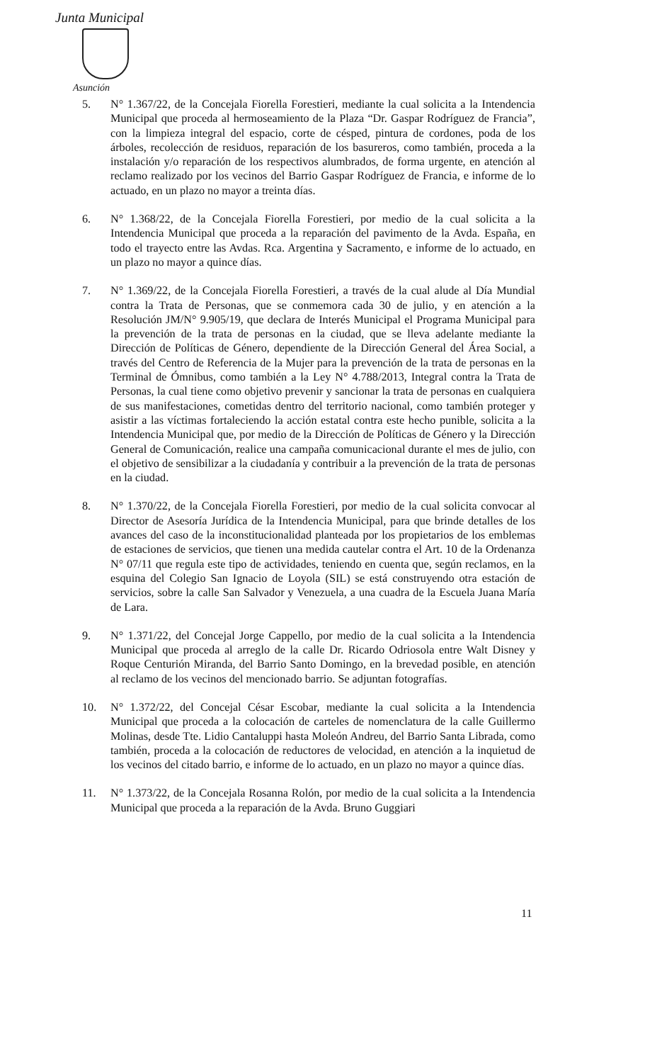Junta Municipal
Asunción
5. N° 1.367/22, de la Concejala Fiorella Forestieri, mediante la cual solicita a la Intendencia Municipal que proceda al hermoseamiento de la Plaza “Dr. Gaspar Rodríguez de Francia”, con la limpieza integral del espacio, corte de césped, pintura de cordones, poda de los árboles, recolección de residuos, reparación de los basureros, como también, proceda a la instalación y/o reparación de los respectivos alumbrados, de forma urgente, en atención al reclamo realizado por los vecinos del Barrio Gaspar Rodríguez de Francia, e informe de lo actuado, en un plazo no mayor a treinta días.
6. N° 1.368/22, de la Concejala Fiorella Forestieri, por medio de la cual solicita a la Intendencia Municipal que proceda a la reparación del pavimento de la Avda. España, en todo el trayecto entre las Avdas. Rca. Argentina y Sacramento, e informe de lo actuado, en un plazo no mayor a quince días.
7. N° 1.369/22, de la Concejala Fiorella Forestieri, a través de la cual alude al Día Mundial contra la Trata de Personas, que se conmemora cada 30 de julio, y en atención a la Resolución JM/N° 9.905/19, que declara de Interés Municipal el Programa Municipal para la prevención de la trata de personas en la ciudad, que se lleva adelante mediante la Dirección de Políticas de Género, dependiente de la Dirección General del Área Social, a través del Centro de Referencia de la Mujer para la prevención de la trata de personas en la Terminal de Ómnibus, como también a la Ley N° 4.788/2013, Integral contra la Trata de Personas, la cual tiene como objetivo prevenir y sancionar la trata de personas en cualquiera de sus manifestaciones, cometidas dentro del territorio nacional, como también proteger y asistir a las víctimas fortaleciendo la acción estatal contra este hecho punible, solicita a la Intendencia Municipal que, por medio de la Dirección de Políticas de Género y la Dirección General de Comunicación, realice una campaña comunicacional durante el mes de julio, con el objetivo de sensibilizar a la ciudadanía y contribuir a la prevención de la trata de personas en la ciudad.
8. N° 1.370/22, de la Concejala Fiorella Forestieri, por medio de la cual solicita convocar al Director de Asesoría Jurídica de la Intendencia Municipal, para que brinde detalles de los avances del caso de la inconstitucionalidad planteada por los propietarios de los emblemas de estaciones de servicios, que tienen una medida cautelar contra el Art. 10 de la Ordenanza N° 07/11 que regula este tipo de actividades, teniendo en cuenta que, según reclamos, en la esquina del Colegio San Ignacio de Loyola (SIL) se está construyendo otra estación de servicios, sobre la calle San Salvador y Venezuela, a una cuadra de la Escuela Juana María de Lara.
9. N° 1.371/22, del Concejal Jorge Cappello, por medio de la cual solicita a la Intendencia Municipal que proceda al arreglo de la calle Dr. Ricardo Odriosola entre Walt Disney y Roque Centurión Miranda, del Barrio Santo Domingo, en la brevedad posible, en atención al reclamo de los vecinos del mencionado barrio. Se adjuntan fotografías.
10. N° 1.372/22, del Concejal César Escobar, mediante la cual solicita a la Intendencia Municipal que proceda a la colocación de carteles de nomenclatura de la calle Guillermo Molinas, desde Tte. Lidio Cantaluppi hasta Moleón Andreu, del Barrio Santa Librada, como también, proceda a la colocación de reductores de velocidad, en atención a la inquietud de los vecinos del citado barrio, e informe de lo actuado, en un plazo no mayor a quince días.
11. N° 1.373/22, de la Concejala Rosanna Rolón, por medio de la cual solicita a la Intendencia Municipal que proceda a la reparación de la Avda. Bruno Guggiari
11